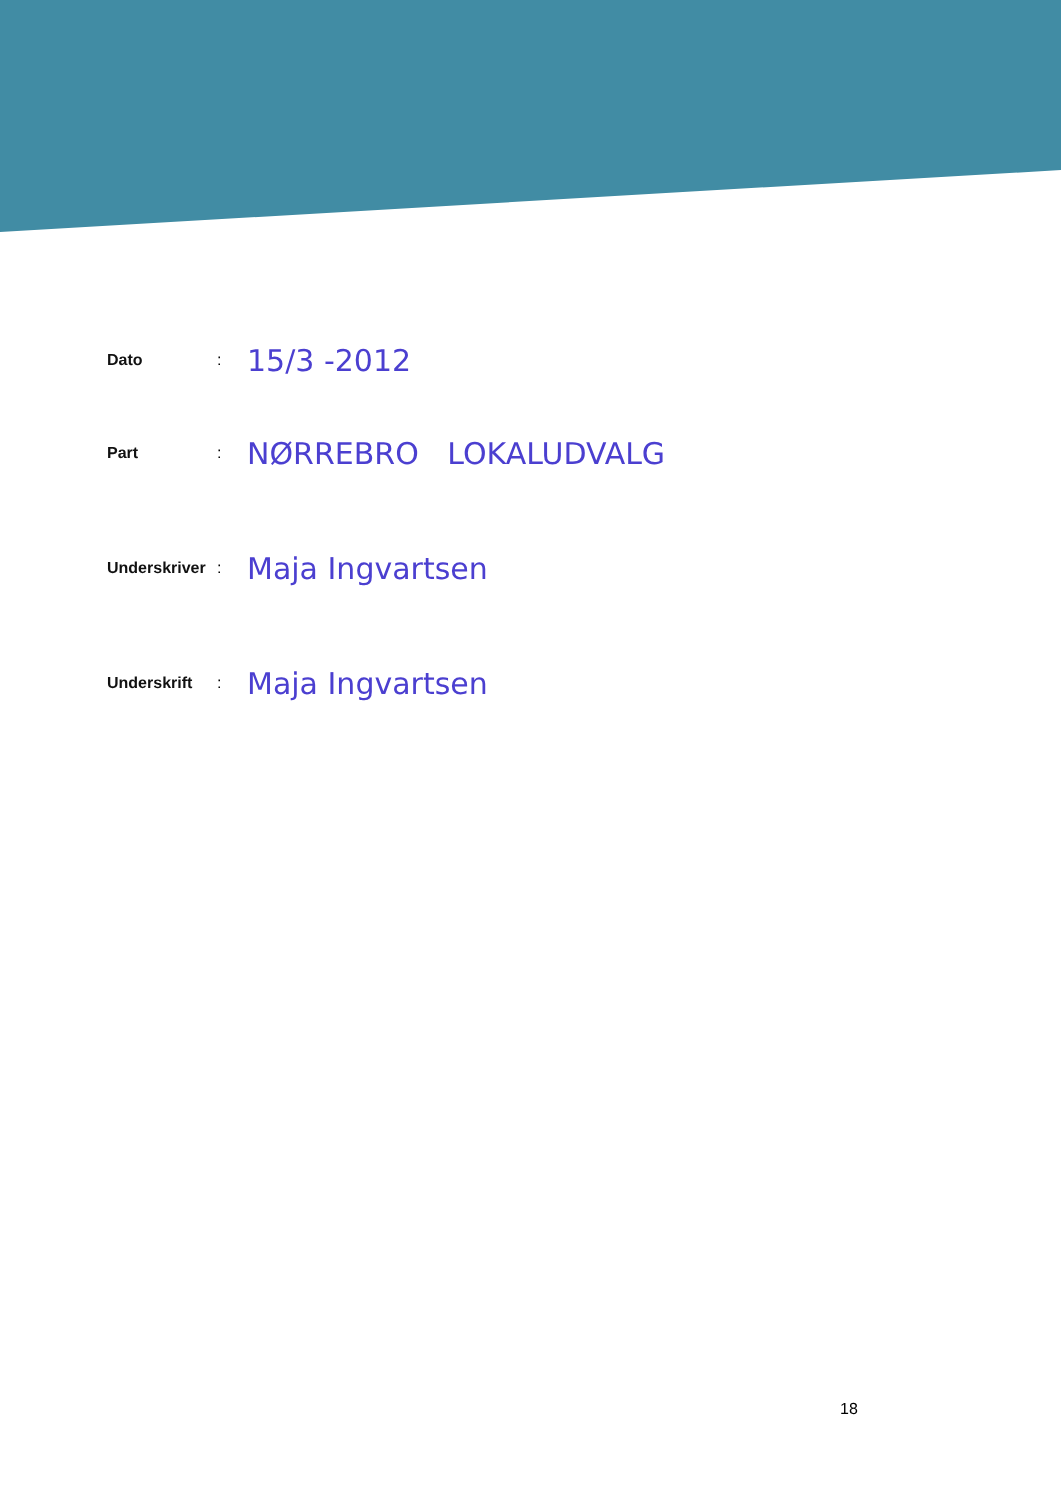Dato: 15/3 -2012
Part: NØRREBRO LOKALUDVALG
Underskriver: Maja Ingvartsen
Underskrift: Maja Ingvartsen
18